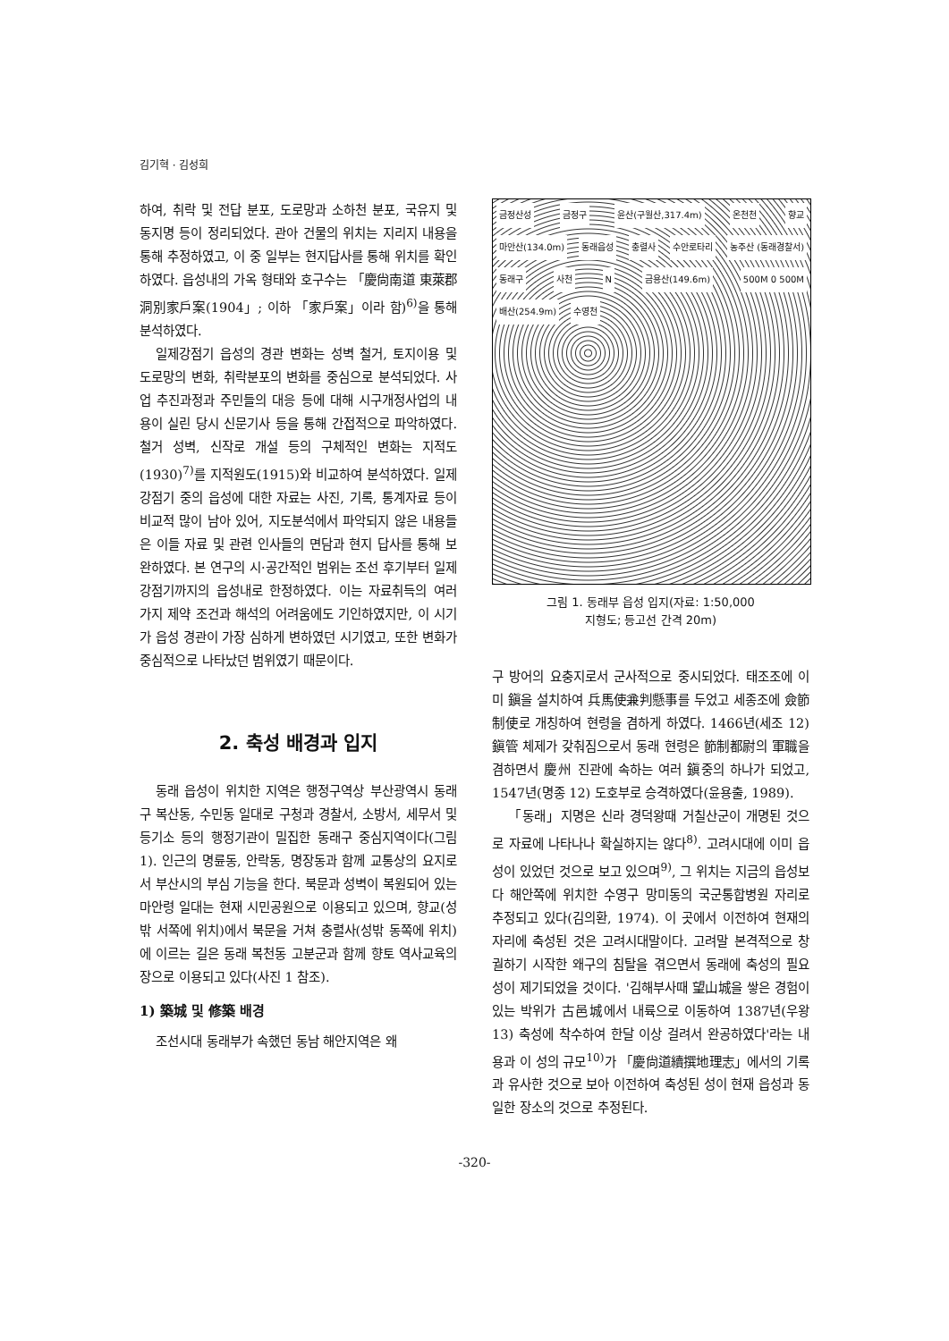김기혁 · 김성희
하여, 취락 및 전답 분포, 도로망과 소하천 분포, 국유지 및 동지명 등이 정리되었다. 관아 건물의 위치는 지리지 내용을 통해 추정하였고, 이 중 일부는 현지답사를 통해 위치를 확인하였다. 읍성내의 가옥 형태와 호구수는 「慶尙南道 東萊郡 洞別家戶案(1904」; 이하 「家戶案」이라 함)<sup>6)</sup>을 통해 분석하였다.
일제강점기 읍성의 경관 변화는 성벽 철거, 토지이용 및 도로망의 변화, 취락분포의 변화를 중심으로 분석되었다. 사업 추진과정과 주민들의 대응 등에 대해 시구개정사업의 내용이 실린 당시 신문기사 등을 통해 간접적으로 파악하였다. 철거 성벽, 신작로 개설 등의 구체적인 변화는 지적도(1930)<sup>7)</sup>를 지적원도(1915)와 비교하여 분석하였다. 일제강점기 중의 읍성에 대한 자료는 사진, 기록, 통계자료 등이 비교적 많이 남아 있어, 지도분석에서 파악되지 않은 내용들은 이들 자료 및 관련 인사들의 면담과 현지 답사를 통해 보완하였다. 본 연구의 시·공간적인 범위는 조선 후기부터 일제 강점기까지의 읍성내로 한정하였다. 이는 자료취득의 여러 가지 제약 조건과 해석의 어려움에도 기인하였지만, 이 시기가 읍성 경관이 가장 심하게 변하였던 시기였고, 또한 변화가 중심적으로 나타났던 범위였기 때문이다.
2. 축성 배경과 입지
동래 읍성이 위치한 지역은 행정구역상 부산광역시 동래구 복산동, 수민동 일대로 구청과 경찰서, 소방서, 세무서 및 등기소 등의 행정기관이 밀집한 동래구 중심지역이다(그림 1). 인근의 명륜동, 안락동, 명장동과 함께 교통상의 요지로서 부산시의 부심 기능을 한다. 북문과 성벽이 복원되어 있는 마안령 일대는 현재 시민공원으로 이용되고 있으며, 향교(성밖 서쪽에 위치)에서 북문을 거쳐 충렬사(성밖 동쪽에 위치)에 이르는 길은 동래 복천동 고분군과 함께 향토 역사교육의 장으로 이용되고 있다(사진 1 참조).
1) 築城 및 修築 배경
조선시대 동래부가 속했던 동남 해안지역은 왜
금정산성 금정구 윤산(구월산,317.4m) 온천천 향교 마안산(134.0m) 동래읍성 충렬사 수안로타리 농주산 (동래경찰서) 동래구 사천 N 금용산(149.6m) 500M 0 500M 배산(254.9m) 수영천
그림 1. 동래부 읍성 입지(자료: 1:50,000
지형도; 등고선 간격 20m)
구 방어의 요충지로서 군사적으로 중시되었다. 태조조에 이미 鎭을 설치하여 兵馬使兼判懸事를 두었고 세종조에 僉節制使로 개칭하여 현령을 겸하게 하였다. 1466년(세조 12) 鎭管 체제가 갖춰짐으로서 동래 현령은 節制都尉의 軍職을 겸하면서 慶州 진관에 속하는 여러 鎭중의 하나가 되었고, 1547년(명종 12) 도호부로 승격하였다(윤용출, 1989).
「동래」지명은 신라 경덕왕때 거칠산군이 개명된 것으로 자료에 나타나나 확실하지는 않다<sup>8)</sup>. 고려시대에 이미 읍성이 있었던 것으로 보고 있으며<sup>9)</sup>, 그 위치는 지금의 읍성보다 해안쪽에 위치한 수영구 망미동의 국군통합병원 자리로 추정되고 있다(김의환, 1974). 이 곳에서 이전하여 현재의 자리에 축성된 것은 고려시대말이다. 고려말 본격적으로 창궐하기 시작한 왜구의 침탈을 겪으면서 동래에 축성의 필요성이 제기되었을 것이다. '김해부사때 望山城을 쌓은 경험이 있는 박위가 古邑城에서 내륙으로 이동하여 1387년(우왕 13) 축성에 착수하여 한달 이상 걸려서 완공하였다'라는 내용과 이 성의 규모<sup>10)</sup>가 「慶尙道續撰地理志」에서의 기록과 유사한 것으로 보아 이전하여 축성된 성이 현재 읍성과 동일한 장소의 것으로 추정된다.
-320-